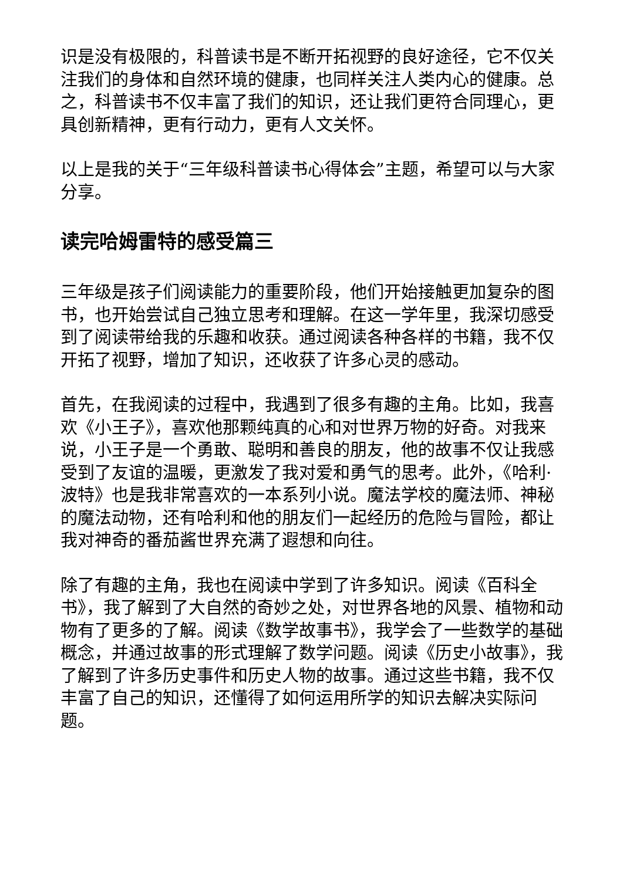识是没有极限的，科普读书是不断开拓视野的良好途径，它不仅关注我们的身体和自然环境的健康，也同样关注人类内心的健康。总之，科普读书不仅丰富了我们的知识，还让我们更符合同理心，更具创新精神，更有行动力，更有人文关怀。
以上是我的关于“三年级科普读书心得体会”主题，希望可以与大家分享。
读完哈姆雷特的感受篇三
三年级是孩子们阅读能力的重要阶段，他们开始接触更加复杂的图书，也开始尝试自己独立思考和理解。在这一学年里，我深切感受到了阅读带给我的乐趣和收获。通过阅读各种各样的书籍，我不仅开拓了视野，增加了知识，还收获了许多心灵的感动。
首先，在我阅读的过程中，我遇到了很多有趣的主角。比如，我喜欢《小王子》，喜欢他那颗纯真的心和对世界万物的好奇。对我来说，小王子是一个勇敢、聪明和善良的朋友，他的故事不仅让我感受到了友谊的温暖，更激发了我对爱和勇气的思考。此外，《哈利·波特》也是我非常喜欢的一本系列小说。魔法学校的魔法师、神秘的魔法动物，还有哈利和他的朋友们一起经历的危险与冒险，都让我对神奇的番茄酱世界充满了遐想和向往。
除了有趣的主角，我也在阅读中学到了许多知识。阅读《百科全书》，我了解到了大自然的奇妙之处，对世界各地的风景、植物和动物有了更多的了解。阅读《数学故事书》，我学会了一些数学的基础概念，并通过故事的形式理解了数学问题。阅读《历史小故事》，我了解到了许多历史事件和历史人物的故事。通过这些书籍，我不仅丰富了自己的知识，还懂得了如何运用所学的知识去解决实际问题。